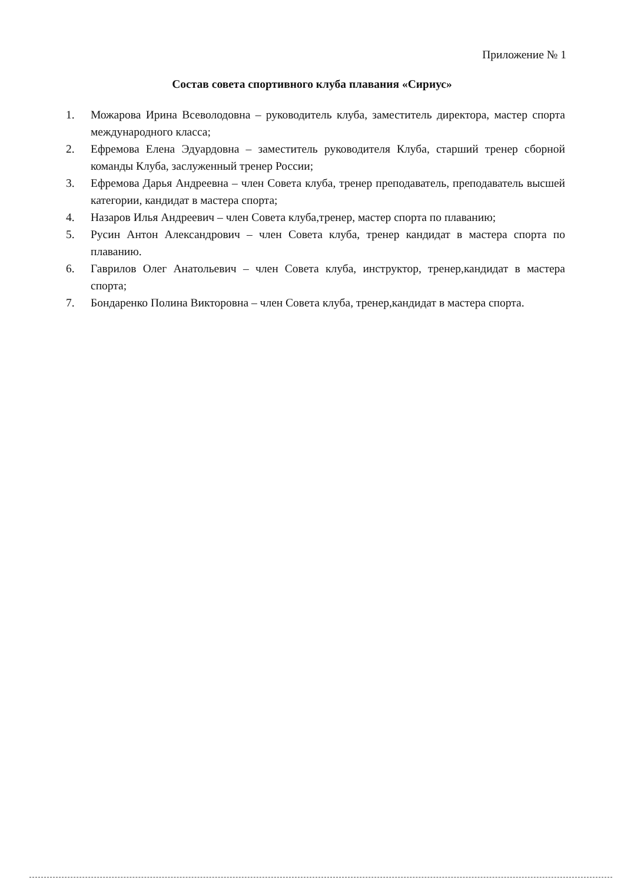Приложение № 1
Состав совета спортивного клуба плавания «Сириус»
1. Можарова Ирина Всеволодовна – руководитель клуба, заместитель директора, мастер спорта международного класса;
2. Ефремова Елена Эдуардовна – заместитель руководителя Клуба, старший тренер сборной команды Клуба, заслуженный тренер России;
3. Ефремова Дарья Андреевна – член Совета клуба, тренер преподаватель, преподаватель высшей категории, кандидат в мастера спорта;
4. Назаров Илья Андреевич – член Совета клуба,тренер, мастер спорта по плаванию;
5. Русин Антон Александрович – член Совета клуба, тренер кандидат в мастера спорта по плаванию.
6. Гаврилов Олег Анатольевич – член Совета клуба, инструктор, тренер,кандидат в мастера спорта;
7. Бондаренко Полина Викторовна – член Совета клуба, тренер,кандидат в мастера спорта.